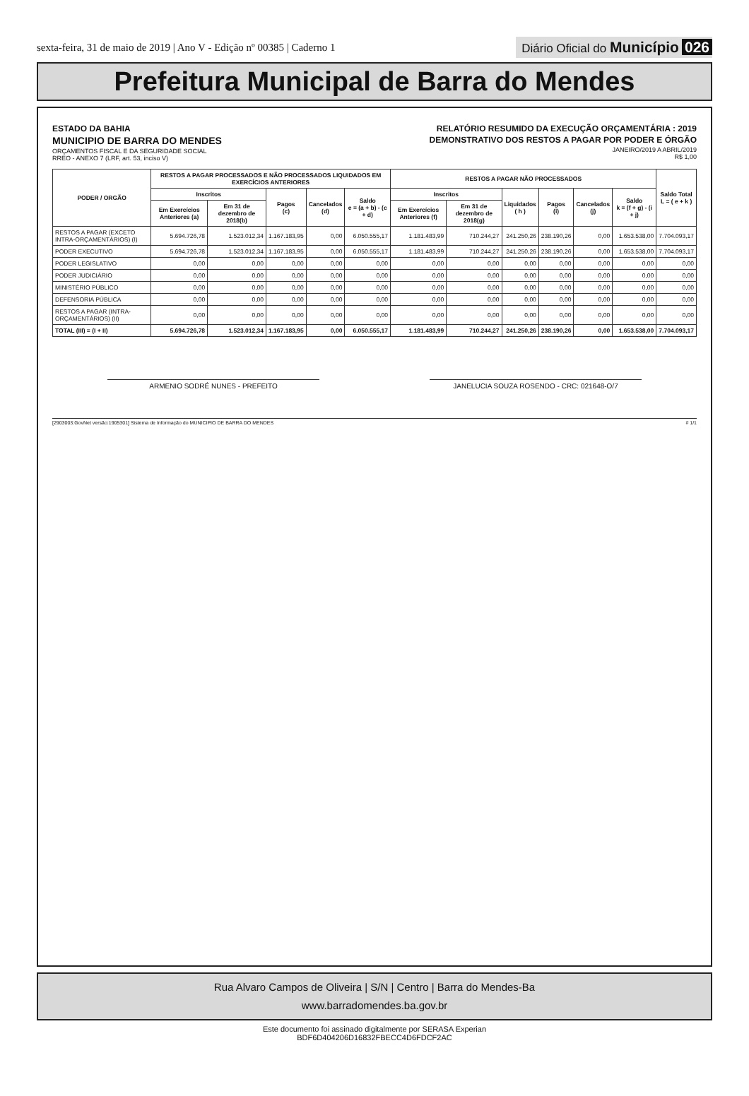sexta-feira, 31 de maio de 2019 | Ano V - Edição nº 00385 | Caderno 1 Diário Oficial do Município 026
Prefeitura Municipal de Barra do Mendes
ESTADO DA BAHIA
MUNICIPIO DE BARRA DO MENDES
ORÇAMENTOS FISCAL E DA SEGURIDADE SOCIAL
RREO - ANEXO 7 (LRF, art. 53, inciso V)
RELATÓRIO RESUMIDO DA EXECUÇÃO ORÇAMENTÁRIA : 2019
DEMONSTRATIVO DOS RESTOS A PAGAR POR PODER E ÓRGÃO
JANEIRO/2019 A ABRIL/2019
R$ 1,00
| PODER / ORGÃO | RESTOS A PAGAR PROCESSADOS E NÃO PROCESSADOS LIQUIDADOS EM EXERCÍCIOS ANTERIORES | | | | | RESTOS A PAGAR NÃO PROCESSADOS | | | | | | Saldo Total L = ( e + k ) |
| --- | --- | --- | --- | --- | --- | --- | --- | --- | --- | --- | --- | --- |
| | Inscritos | | Pagos (c) | Cancelados (d) | Saldo e = (a + b) - (c + d) | Inscritos | | Liquidados ( h ) | Pagos (i) | Cancelados (j) | Saldo k = (f + g) - (i + j) | |
| | Em Exercícios Anteriores (a) | Em 31 de dezembro de 2018(b) | | | | Em Exercícios Anteriores (f) | Em 31 de dezembro de 2018(g) | | | | | |
| RESTOS A PAGAR (EXCETO INTRA-ORÇAMENTÁRIOS) (I) | 5.694.726,78 | 1.523.012,34 | 1.167.183,95 | 0,00 | 6.050.555,17 | 1.181.483,99 | 710.244,27 | 241.250,26 | 238.190,26 | 0,00 | 1.653.538,00 | 7.704.093,17 |
| PODER EXECUTIVO | 5.694.726,78 | 1.523.012,34 | 1.167.183,95 | 0,00 | 6.050.555,17 | 1.181.483,99 | 710.244,27 | 241.250,26 | 238.190,26 | 0,00 | 1.653.538,00 | 7.704.093,17 |
| PODER LEGISLATIVO | 0,00 | 0,00 | 0,00 | 0,00 | 0,00 | 0,00 | 0,00 | 0,00 | 0,00 | 0,00 | 0,00 | 0,00 |
| PODER JUDICIÁRIO | 0,00 | 0,00 | 0,00 | 0,00 | 0,00 | 0,00 | 0,00 | 0,00 | 0,00 | 0,00 | 0,00 | 0,00 |
| MINISTÉRIO PÚBLICO | 0,00 | 0,00 | 0,00 | 0,00 | 0,00 | 0,00 | 0,00 | 0,00 | 0,00 | 0,00 | 0,00 | 0,00 |
| DEFENSORIA PÚBLICA | 0,00 | 0,00 | 0,00 | 0,00 | 0,00 | 0,00 | 0,00 | 0,00 | 0,00 | 0,00 | 0,00 | 0,00 |
| RESTOS A PAGAR (INTRA-ORÇAMENTÁRIOS) (II) | 0,00 | 0,00 | 0,00 | 0,00 | 0,00 | 0,00 | 0,00 | 0,00 | 0,00 | 0,00 | 0,00 | 0,00 |
| TOTAL (III) = (I + II) | 5.694.726,78 | 1.523.012,34 | 1.167.183,95 | 0,00 | 6.050.555,17 | 1.181.483,99 | 710.244,27 | 241.250,26 | 238.190,26 | 0,00 | 1.653.538,00 | 7.704.093,17 |
ARMENIO SODRÉ NUNES - PREFEITO JANELUCIA SOUZA ROSENDO - CRC: 021648-O/7
[2903003:GovNet versão:1905301] Sistema de Informação do MUNICIPIO DE BARRA DO MENDES # 1/1
Rua Alvaro Campos de Oliveira | S/N | Centro | Barra do Mendes-Ba
www.barradomendes.ba.gov.br
Este documento foi assinado digitalmente por SERASA Experian
BDF6D404206D16832FBECC4D6FDCF2AC